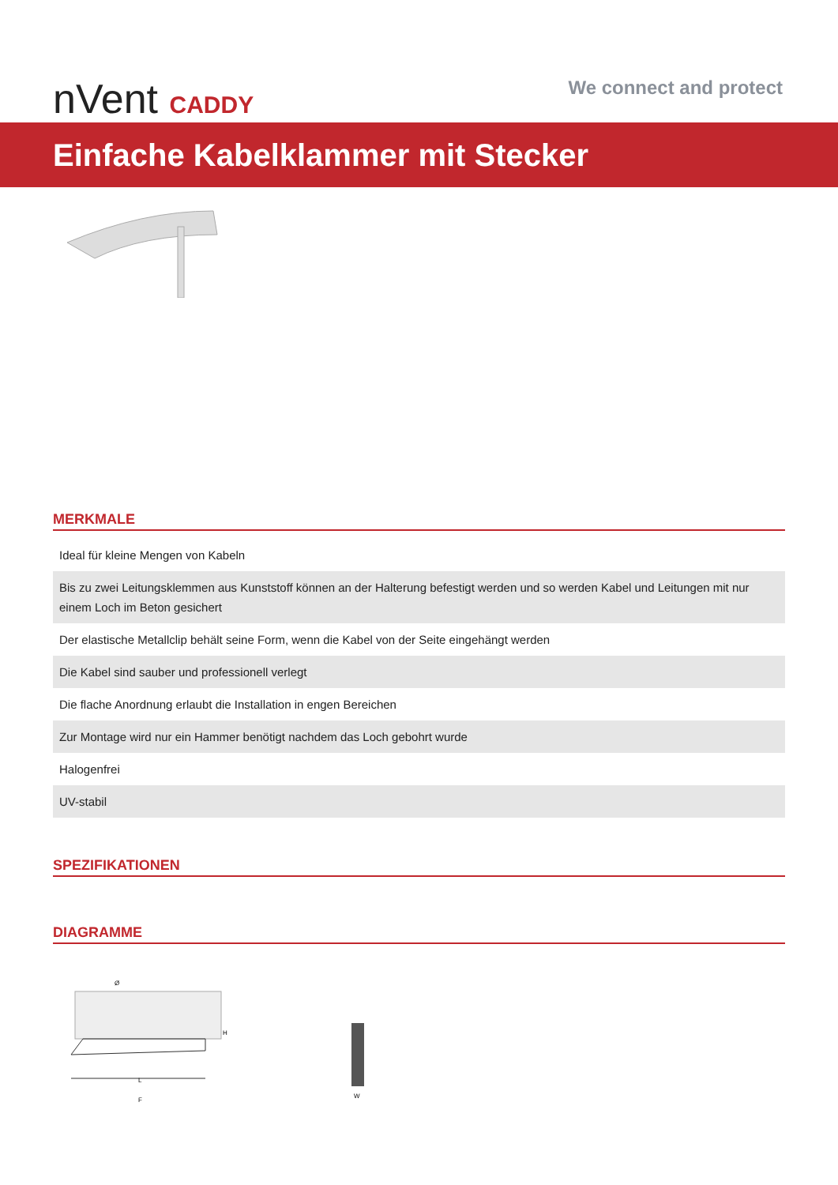nVent CADDY
We connect and protect
Einfache Kabelklammer mit Stecker
MERKMALE
| Ideal für kleine Mengen von Kabeln |
| Bis zu zwei Leitungsklemmen aus Kunststoff können an der Halterung befestigt werden und so werden Kabel und Leitungen mit nur einem Loch im Beton gesichert |
| Der elastische Metallclip behält seine Form, wenn die Kabel von der Seite eingehängt werden |
| Die Kabel sind sauber und professionell verlegt |
| Die flache Anordnung erlaubt die Installation in engen Bereichen |
| Zur Montage wird nur ein Hammer benötigt nachdem das Loch gebohrt wurde |
| Halogenfrei |
| UV-stabil |
SPEZIFIKATIONEN
DIAGRAMME
L
H
Ø
F
W